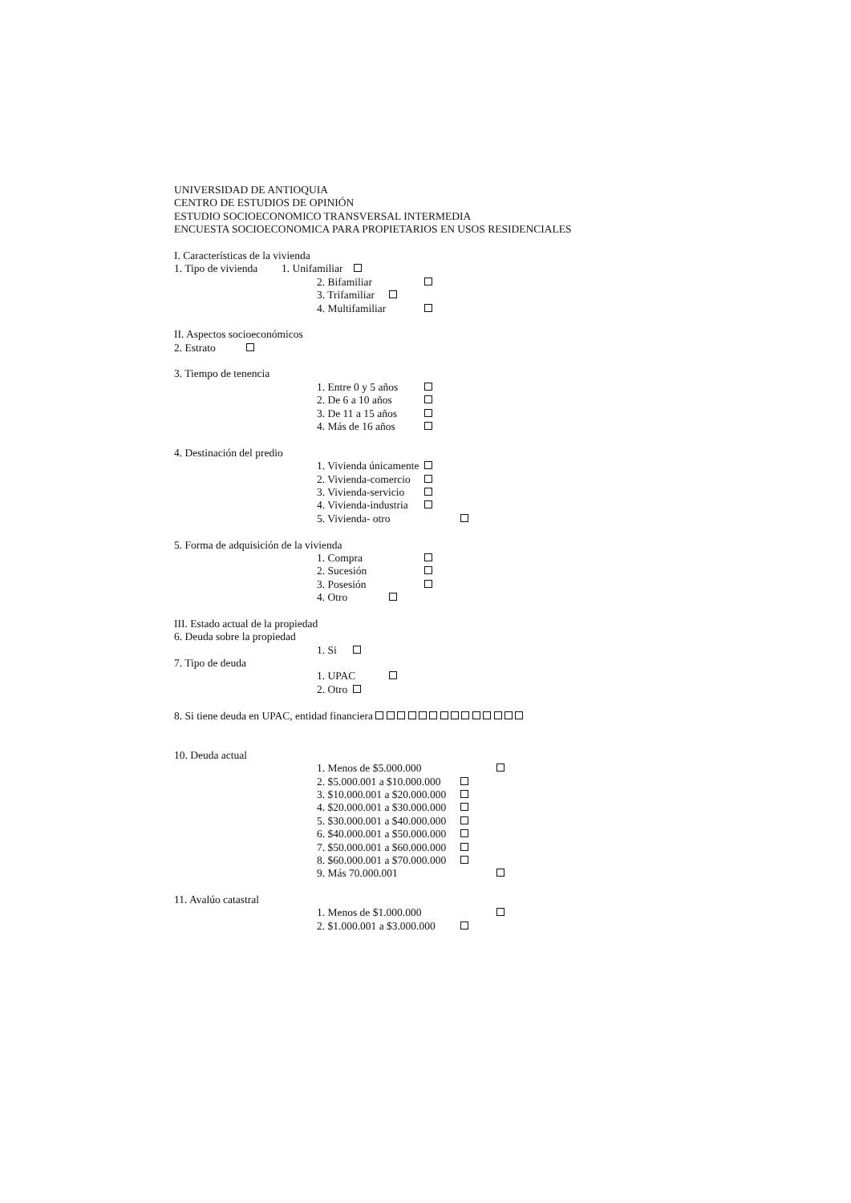UNIVERSIDAD DE ANTIOQUIA
CENTRO DE ESTUDIOS DE OPINIÓN
ESTUDIO SOCIOECONOMICO TRANSVERSAL INTERMEDIA
ENCUESTA SOCIOECONOMICA PARA PROPIETARIOS EN USOS RESIDENCIALES
I. Características de la vivienda
1. Tipo de vivienda 1. Unifamiliar
2. Bifamiliar
3. Trifamiliar
4. Multifamiliar
II. Aspectos socioeconómicos
2. Estrato
3. Tiempo de tenencia
1. Entre 0 y 5 años
2. De 6 a 10 años
3. De 11 a 15 años
4. Más de 16 años
4. Destinación del predio
1. Vivienda únicamente
2. Vivienda-comercio
3. Vivienda-servicio
4. Vivienda-industria
5. Vivienda- otro
5. Forma de adquisición de la vivienda
1. Compra
2. Sucesión
3. Posesión
4. Otro
III. Estado actual de la propiedad
6. Deuda sobre la propiedad
1. Si
7. Tipo de deuda
1. UPAC
2. Otro
8. Si tiene deuda en UPAC, entidad financiera
10. Deuda actual
1. Menos de $5.000.000
2. $5.000.001 a $10.000.000
3. $10.000.001 a $20.000.000
4. $20.000.001 a $30.000.000
5. $30.000.001 a $40.000.000
6. $40.000.001 a $50.000.000
7. $50.000.001 a $60.000.000
8. $60.000.001 a $70.000.000
9. Más 70.000.001
11. Avalúo catastral
1. Menos de $1.000.000
2. $1.000.001 a $3.000.000